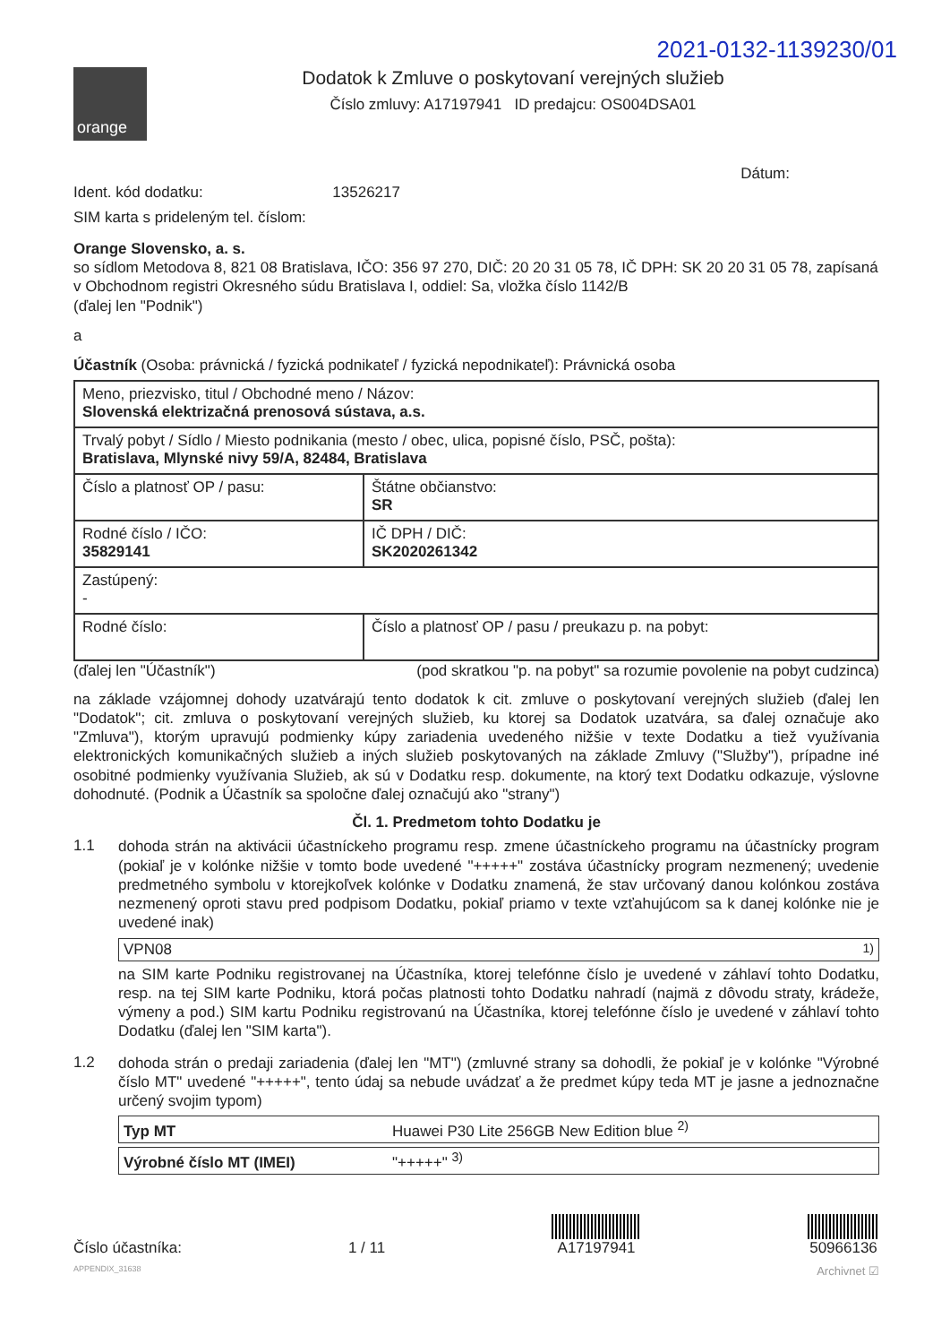2021-0132-1139230/01
orange
Dodatok k Zmluve o poskytovaní verejných služieb
Číslo zmluvy: A17197941 ID predajcu: OS004DSA01
Dátum:
Ident. kód dodatku: 13526217
SIM karta s prideleným tel. číslom:
Orange Slovensko, a. s.
so sídlom Metodova 8, 821 08 Bratislava, IČO: 356 97 270, DIČ: 20 20 31 05 78, IČ DPH: SK 20 20 31 05 78, zapísaná v Obchodnom registri Okresného súdu Bratislava I, oddiel: Sa, vložka číslo 1142/B
(ďalej len "Podnik")
a
Účastník (Osoba: právnická / fyzická podnikateľ / fyzická nepodnikateľ): Právnická osoba
| Meno, priezvisko, titul / Obchodné meno / Názov: Slovenská elektrizačná prenosová sústava, a.s. | |
| Trvalý pobyt / Sídlo / Miesto podnikania (mesto / obec, ulica, popisné číslo, PSČ, pošta): Bratislava, Mlynské nivy 59/A, 82484, Bratislava | |
| Číslo a platnosť OP / pasu: | Štátne občianstvo: SR |
| Rodné číslo / IČO: 35829141 | IČ DPH / DIČ: SK2020261342 |
| Zastúpený: - | |
| Rodné číslo: | Číslo a platnosť OP / pasu / preukazu p. na pobyt: |
(ďalej len "Účastník") (pod skratkou "p. na pobyt" sa rozumie povolenie na pobyt cudzinca)
na základe vzájomnej dohody uzatvárajú tento dodatok k cit. zmluve o poskytovaní verejných služieb (ďalej len "Dodatok"; cit. zmluva o poskytovaní verejných služieb, ku ktorej sa Dodatok uzatvára, sa ďalej označuje ako "Zmluva"), ktorým upravujú podmienky kúpy zariadenia uvedeného nižšie v texte Dodatku a tiež využívania elektronických komunikačných služieb a iných služieb poskytovaných na základe Zmluvy ("Služby"), prípadne iné osobitné podmienky využívania Služieb, ak sú v Dodatku resp. dokumente, na ktorý text Dodatku odkazuje, výslovne dohodnuté. (Podnik a Účastník sa spoločne ďalej označujú ako "strany")
Čl. 1. Predmetom tohto Dodatku je
1.1
dohoda strán na aktivácii účastníckeho programu resp. zmene účastníckeho programu na účastnícky program (pokiaľ je v kolónke nižšie v tomto bode uvedené "+++++" zostáva účastnícky program nezmenený; uvedenie predmetného symbolu v ktorejkoľvek kolónke v Dodatku znamená, že stav určovaný danou kolónkou zostáva nezmenený oproti stavu pred podpisom Dodatku, pokiaľ priamo v texte vzťahujúcom sa k danej kolónke nie je uvedené inak)
VPN08 <sup>1)</sup>
na SIM karte Podniku registrovanej na Účastníka, ktorej telefónne číslo je uvedené v záhlaví tohto Dodatku, resp. na tej SIM karte Podniku, ktorá počas platnosti tohto Dodatku nahradí (najmä z dôvodu straty, krádeže, výmeny a pod.) SIM kartu Podniku registrovanú na Účastníka, ktorej telefónne číslo je uvedené v záhlaví tohto Dodatku (ďalej len "SIM karta").
1.2
dohoda strán o predaji zariadenia (ďalej len "MT") (zmluvné strany sa dohodli, že pokiaľ je v kolónke "Výrobné číslo MT" uvedené "+++++", tento údaj sa nebude uvádzať a že predmet kúpy teda MT je jasne a jednoznačne určený svojim typom)
Typ MT Huawei P30 Lite 256GB New Edition blue <sup>2)</sup>
Výrobné číslo MT (IMEI) "+++++" <sup>3)</sup>
Číslo účastníka: 1 / 11
A17197941
50966136
APPENDIX_31638 Archivnet ☑